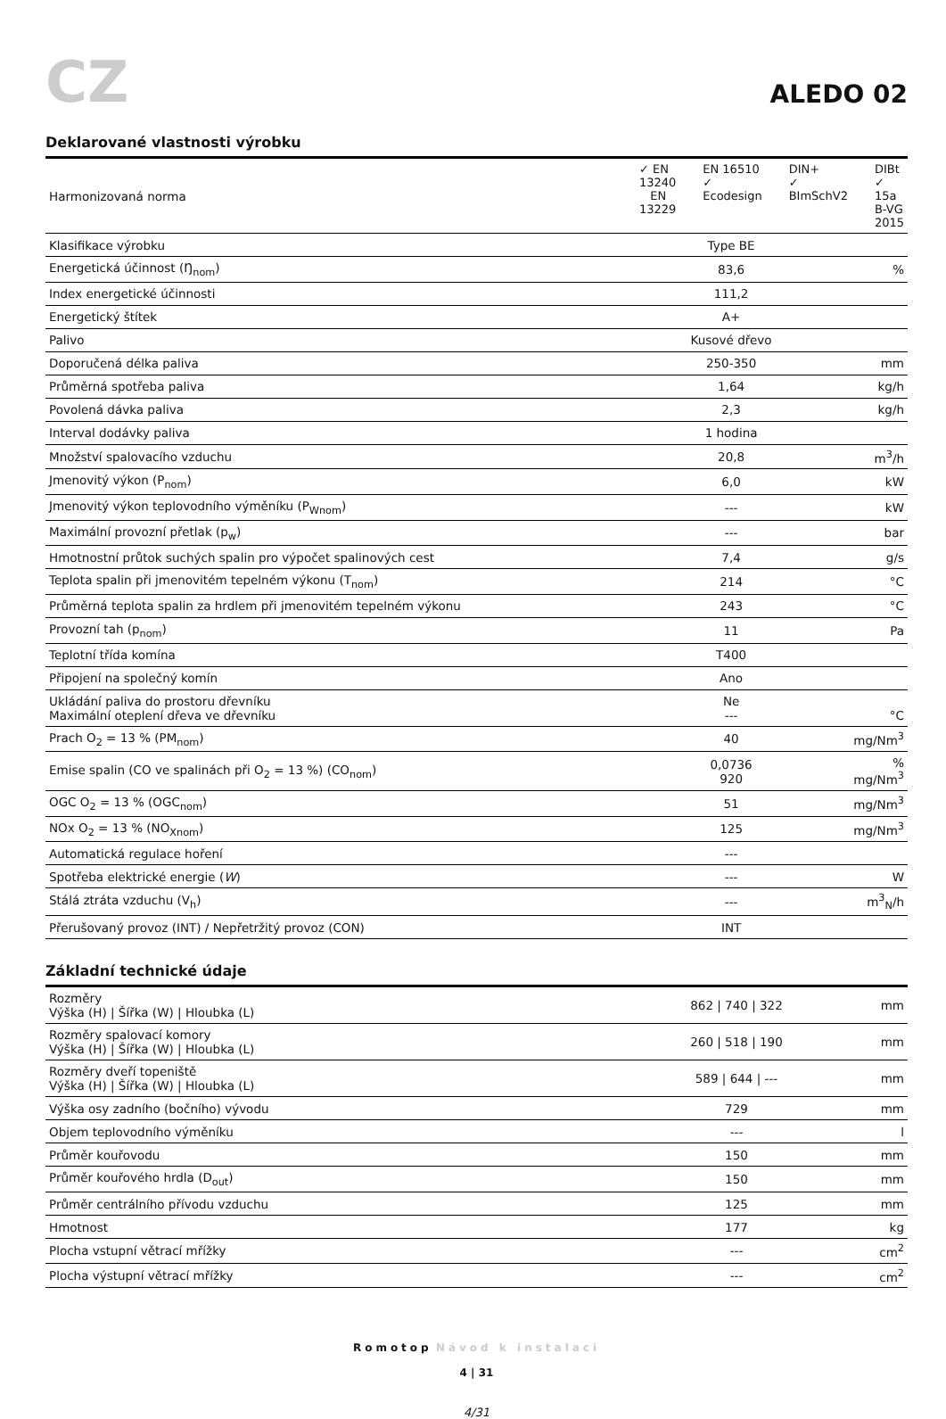CZ
ALEDO 02
Deklarované vlastnosti výrobku
| Harmonizovaná norma | ✓ EN 13240 EN 13229 EN 16510 ✓ Ecodesign DIN+ ✓ BImSchV2 DIBt ✓ 15a B-VG 2015 | |
| Klasifikace výrobku | Type BE | |
| Energetická účinnost (Ŋ<sub>nom</sub>) | 83,6 | % |
| Index energetické účinnosti | 111,2 | |
| Energetický štítek | A+ | |
| Palivo | Kusové dřevo | |
| Doporučená délka paliva | 250-350 | mm |
| Průměrná spotřeba paliva | 1,64 | kg/h |
| Povolená dávka paliva | 2,3 | kg/h |
| Interval dodávky paliva | 1 hodina | |
| Množství spalovacího vzduchu | 20,8 | m<sup>3</sup>/h |
| Jmenovitý výkon (P<sub>nom</sub>) | 6,0 | kW |
| Jmenovitý výkon teplovodního výměníku (P<sub>Wnom</sub>) | --- | kW |
| Maximální provozní přetlak (p<sub>w</sub>) | --- | bar |
| Hmotnostní průtok suchých spalin pro výpočet spalinových cest | 7,4 | g/s |
| Teplota spalin při jmenovitém tepelném výkonu (T<sub>nom</sub>) | 214 | °C |
| Průměrná teplota spalin za hrdlem při jmenovitém tepelném výkonu | 243 | °C |
| Provozní tah (p<sub>nom</sub>) | 11 | Pa |
| Teplotní třída komína | T400 | |
| Připojení na společný komín | Ano | |
| Ukládání paliva do prostoru dřevníku Maximální oteplení dřeva ve dřevníku | Ne --- | °C |
| Prach O<sub>2</sub> = 13 % (PM<sub>nom</sub>) | 40 | mg/Nm<sup>3</sup> |
| Emise spalin (CO ve spalinách při O<sub>2</sub> = 13 %) (CO<sub>nom</sub>) | 0,0736 920 | % mg/Nm<sup>3</sup> |
| OGC O<sub>2</sub> = 13 % (OGC<sub>nom</sub>) | 51 | mg/Nm<sup>3</sup> |
| NOx O<sub>2</sub> = 13 % (NO<sub>Xnom</sub>) | 125 | mg/Nm<sup>3</sup> |
| Automatická regulace hoření | --- | |
| Spotřeba elektrické energie ( W ) | --- | W |
| Stálá ztráta vzduchu (V<sub>h</sub>) | --- | m<sup>3</sup><sub>N</sub>/h |
| Přerušovaný provoz (INT) / Nepřetržitý provoz (CON) | INT | |
Základní technické údaje
| Rozměry Výška (H) / Šířka (W) / Hloubka (L) | 862 / 740 / 322 | mm |
| Rozměry spalovací komory Výška (H) / Šířka (W) / Hloubka (L) | 260 / 518 / 190 | mm |
| Rozměry dveří topeniště Výška (H) / Šířka (W) / Hloubka (L) | 589 / 644 / --- | mm |
| Výška osy zadního (bočního) vývodu | 729 | mm |
| Objem teplovodního výměníku | --- | l |
| Průměr kouřovodu | 150 | mm |
| Průměr kouřového hrdla (D<sub>out</sub>) | 150 | mm |
| Průměr centrálního přívodu vzduchu | 125 | mm |
| Hmotnost | 177 | kg |
| Plocha vstupní větrací mřížky | --- | cm<sup>2</sup> |
| Plocha výstupní větrací mřížky | --- | cm<sup>2</sup> |
Romotop Návod k instalaci
4 | 31
4/31